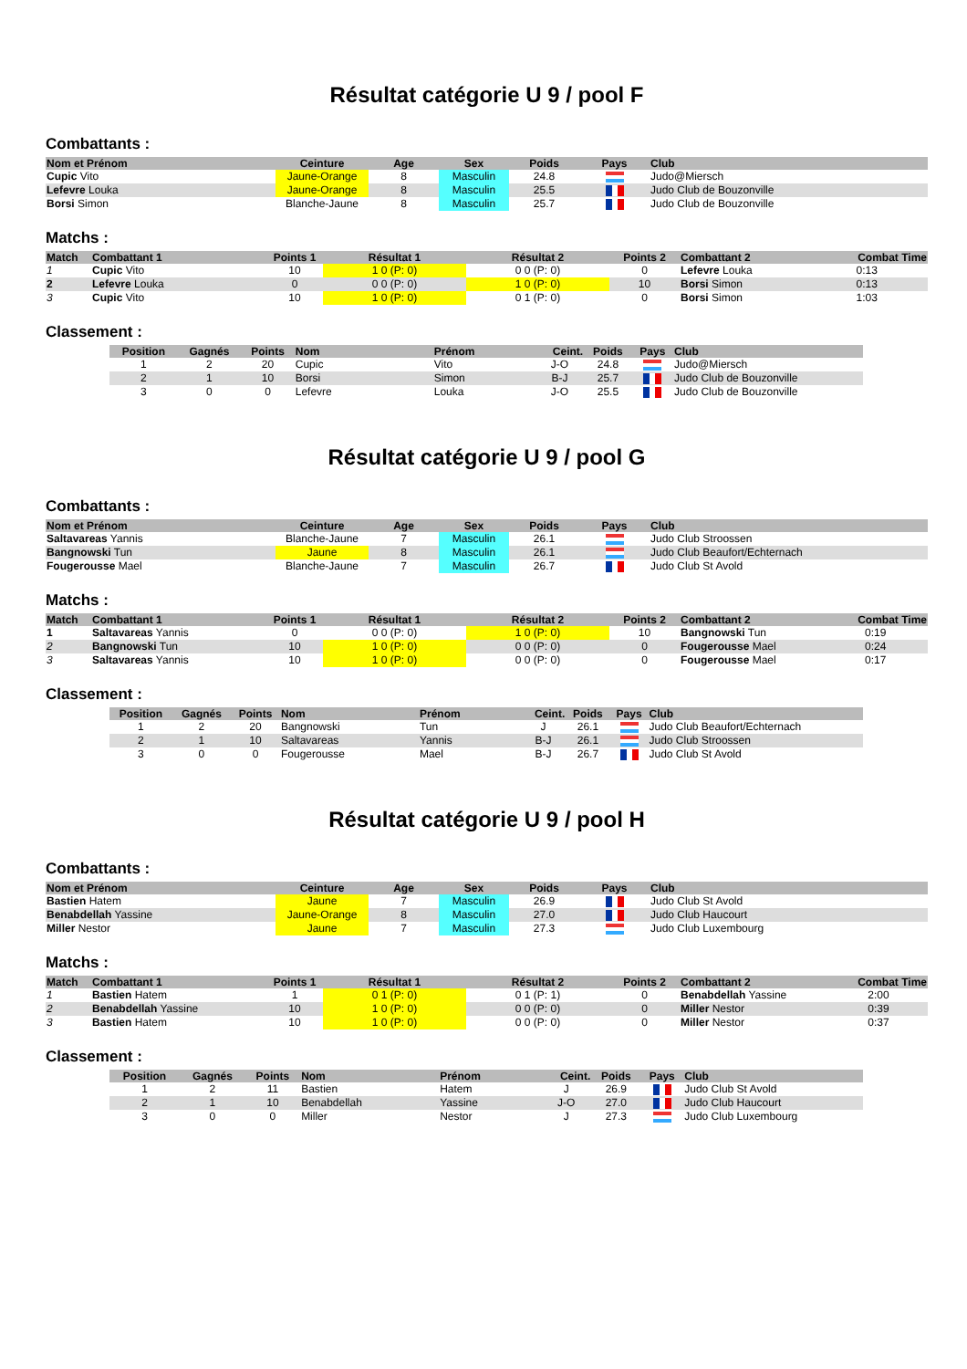Résultat catégorie U 9 / pool F
Combattants :
| Nom et Prénom | Ceinture | Age | Sex | Poids | Pays | Club |
| --- | --- | --- | --- | --- | --- | --- |
| Cupic Vito | Jaune-Orange | 8 | Masculin | 24.8 | | Judo@Miersch |
| Lefevre Louka | Jaune-Orange | 8 | Masculin | 25.5 | | Judo Club de Bouzonville |
| Borsi Simon | Blanche-Jaune | 8 | Masculin | 25.7 | | Judo Club de Bouzonville |
Matchs :
| Match | Combattant 1 | Points 1 | Résultat 1 | Résultat 2 | Points 2 | Combattant 2 | Combat Time |
| --- | --- | --- | --- | --- | --- | --- | --- |
| 1 | Cupic Vito | 10 | 1 0 (P: 0) | 0 0 (P: 0) | 0 | Lefevre Louka | 0:13 |
| 2 | Lefevre Louka | 0 | 0 0 (P: 0) | 1 0 (P: 0) | 10 | Borsi Simon | 0:13 |
| 3 | Cupic Vito | 10 | 1 0 (P: 0) | 0 1 (P: 0) | 0 | Borsi Simon | 1:03 |
Classement :
| Position | Gagnés | Points | Nom | Prénom | Ceint. | Poids | Pays | Club |
| --- | --- | --- | --- | --- | --- | --- | --- | --- |
| 1 | 2 | 20 | Cupic | Vito | J-O | 24.8 | | Judo@Miersch |
| 2 | 1 | 10 | Borsi | Simon | B-J | 25.7 | | Judo Club de Bouzonville |
| 3 | 0 | 0 | Lefevre | Louka | J-O | 25.5 | | Judo Club de Bouzonville |
Résultat catégorie U 9 / pool G
Combattants :
| Nom et Prénom | Ceinture | Age | Sex | Poids | Pays | Club |
| --- | --- | --- | --- | --- | --- | --- |
| Saltavareas Yannis | Blanche-Jaune | 7 | Masculin | 26.1 | | Judo Club Stroossen |
| Bangnowski Tun | Jaune | 8 | Masculin | 26.1 | | Judo Club Beaufort/Echternach |
| Fougerousse Mael | Blanche-Jaune | 7 | Masculin | 26.7 | | Judo Club St Avold |
Matchs :
| Match | Combattant 1 | Points 1 | Résultat 1 | Résultat 2 | Points 2 | Combattant 2 | Combat Time |
| --- | --- | --- | --- | --- | --- | --- | --- |
| 1 | Saltavareas Yannis | 0 | 0 0 (P: 0) | 1 0 (P: 0) | 10 | Bangnowski Tun | 0:19 |
| 2 | Bangnowski Tun | 10 | 1 0 (P: 0) | 0 0 (P: 0) | 0 | Fougerousse Mael | 0:24 |
| 3 | Saltavareas Yannis | 10 | 1 0 (P: 0) | 0 0 (P: 0) | 0 | Fougerousse Mael | 0:17 |
Classement :
| Position | Gagnés | Points | Nom | Prénom | Ceint. | Poids | Pays | Club |
| --- | --- | --- | --- | --- | --- | --- | --- | --- |
| 1 | 2 | 20 | Bangnowski | Tun | J | 26.1 | | Judo Club Beaufort/Echternach |
| 2 | 1 | 10 | Saltavareas | Yannis | B-J | 26.1 | | Judo Club Stroossen |
| 3 | 0 | 0 | Fougerousse | Mael | B-J | 26.7 | | Judo Club St Avold |
Résultat catégorie U 9 / pool H
Combattants :
| Nom et Prénom | Ceinture | Age | Sex | Poids | Pays | Club |
| --- | --- | --- | --- | --- | --- | --- |
| Bastien Hatem | Jaune | 7 | Masculin | 26.9 | | Judo Club St Avold |
| Benabdellah Yassine | Jaune-Orange | 8 | Masculin | 27.0 | | Judo Club Haucourt |
| Miller Nestor | Jaune | 7 | Masculin | 27.3 | | Judo Club Luxembourg |
Matchs :
| Match | Combattant 1 | Points 1 | Résultat 1 | Résultat 2 | Points 2 | Combattant 2 | Combat Time |
| --- | --- | --- | --- | --- | --- | --- | --- |
| 1 | Bastien Hatem | 1 | 0 1 (P: 0) | 0 1 (P: 1) | 0 | Benabdellah Yassine | 2:00 |
| 2 | Benabdellah Yassine | 10 | 1 0 (P: 0) | 0 0 (P: 0) | 0 | Miller Nestor | 0:39 |
| 3 | Bastien Hatem | 10 | 1 0 (P: 0) | 0 0 (P: 0) | 0 | Miller Nestor | 0:37 |
Classement :
| Position | Gagnés | Points | Nom | Prénom | Ceint. | Poids | Pays | Club |
| --- | --- | --- | --- | --- | --- | --- | --- | --- |
| 1 | 2 | 11 | Bastien | Hatem | J | 26.9 | | Judo Club St Avold |
| 2 | 1 | 10 | Benabdellah | Yassine | J-O | 27.0 | | Judo Club Haucourt |
| 3 | 0 | 0 | Miller | Nestor | J | 27.3 | | Judo Club Luxembourg |